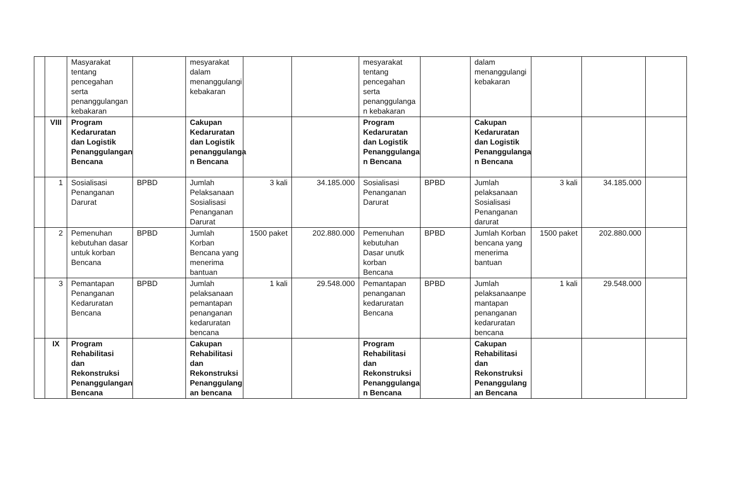| | | Masyarakat tentang pencegahan serta penanggulangan kebakaran | | mesyarakat dalam menanggulangi kebakaran | | | mesyarakat tentang pencegahan serta penanggulanga n kebakaran | | dalam menanggulangi kebakaran | | | |
| | VIII | Program Kedaruratan dan Logistik Penanggulangan Bencana | | Cakupan Kedaruratan dan Logistik penanggulanga n Bencana | | | Program Kedaruratan dan Logistik Penanggulanga n Bencana | | Cakupan Kedaruratan dan Logistik Penanggulanga n Bencana | | | |
| | 1 | Sosialisasi Penanganan Darurat | BPBD | Jumlah Pelaksanaan Sosialisasi Penanganan Darurat | 3 kali | 34.185.000 | Sosialisasi Penanganan Darurat | BPBD | Jumlah pelaksanaan Sosialisasi Penanganan darurat | 3 kali | 34.185.000 | |
| | 2 | Pemenuhan kebutuhan dasar untuk korban Bencana | BPBD | Jumlah Korban Bencana yang menerima bantuan | 1500 paket | 202.880.000 | Pemenuhan kebutuhan Dasar unutk korban Bencana | BPBD | Jumlah Korban bencana yang menerima bantuan | 1500 paket | 202.880.000 | |
| | 3 | Pemantapan Penanganan Kedaruratan Bencana | BPBD | Jumlah pelaksanaan pemantapan penanganan kedaruratan bencana | 1 kali | 29.548.000 | Pemantapan penanganan kedaruratan Bencana | BPBD | Jumlah pelaksanaanpe mantapan penanganan kedaruratan bencana | 1 kali | 29.548.000 | |
| | IX | Program Rehabilitasi dan Rekonstruksi Penanggulangan Bencana | | Cakupan Rehabilitasi dan Rekonstruksi Penanggulang an bencana | | | Program Rehabilitasi dan Rekonstruksi Penanggulanga n Bencana | | Cakupan Rehabilitasi dan Rekonstruksi Penanggulang an Bencana | | | |